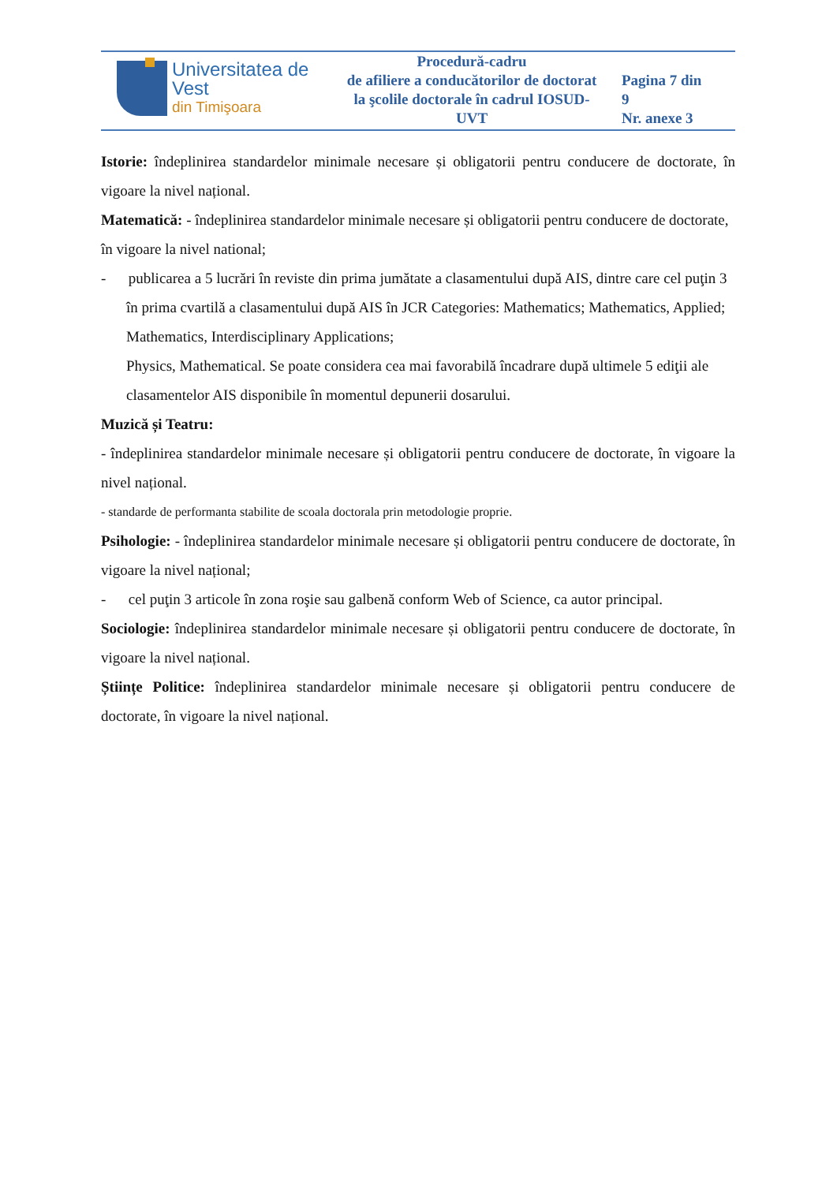| Universitatea de Vest din Timişoara | Procedură-cadru de afiliere a conducătorilor de doctorat la şcolile doctorale în cadrul IOSUD-UVT | Pagina 7 din 9 Nr. anexe 3 |
Istorie: îndeplinirea standardelor minimale necesare și obligatorii pentru conducere de doctorate, în vigoare la nivel național.
Matematică: - îndeplinirea standardelor minimale necesare și obligatorii pentru conducere de doctorate, în vigoare la nivel national;
- publicarea a 5 lucrări în reviste din prima jumătate a clasamentului după AIS, dintre care cel puţin 3 în prima cvartilă a clasamentului după AIS în JCR Categories: Mathematics; Mathematics, Applied; Mathematics, Interdisciplinary Applications;
Physics, Mathematical. Se poate considera cea mai favorabilă încadrare după ultimele 5 ediţii ale clasamentelor AIS disponibile în momentul depunerii dosarului.
Muzică și Teatru:
- îndeplinirea standardelor minimale necesare și obligatorii pentru conducere de doctorate, în vigoare la nivel național.
- standarde de performanta stabilite de scoala doctorala prin metodologie proprie.
Psihologie: - îndeplinirea standardelor minimale necesare și obligatorii pentru conducere de doctorate, în vigoare la nivel național;
- cel puţin 3 articole în zona roşie sau galbenă conform Web of Science, ca autor principal.
Sociologie: îndeplinirea standardelor minimale necesare și obligatorii pentru conducere de doctorate, în vigoare la nivel național.
Științe Politice: îndeplinirea standardelor minimale necesare și obligatorii pentru conducere de doctorate, în vigoare la nivel național.